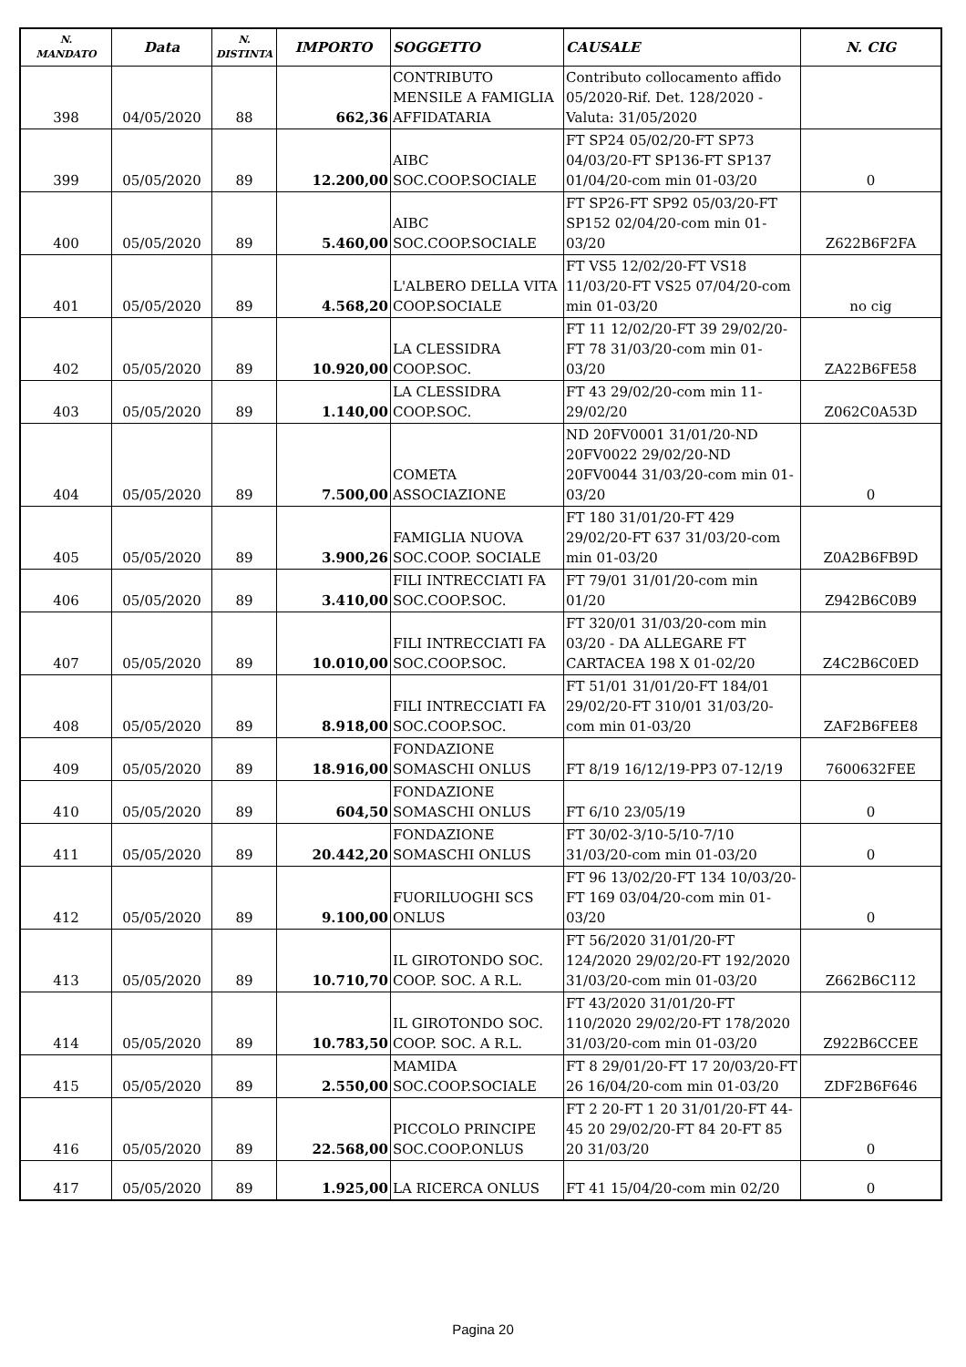| N. MANDATO | Data | N. DISTINTA | IMPORTO | SOGGETTO | CAUSALE | N. CIG |
| --- | --- | --- | --- | --- | --- | --- |
| 398 | 04/05/2020 | 88 | 662,36 | CONTRIBUTO MENSILE A FAMIGLIA AFFIDATARIA | Contributo collocamento affido 05/2020-Rif. Det. 128/2020 - Valuta: 31/05/2020 | |
| 399 | 05/05/2020 | 89 | 12.200,00 | AIBC SOC.COOP.SOCIALE | FT SP24 05/02/20-FT SP73 04/03/20-FT SP136-FT SP137 01/04/20-com min 01-03/20 | 0 |
| 400 | 05/05/2020 | 89 | 5.460,00 | AIBC SOC.COOP.SOCIALE | FT SP26-FT SP92 05/03/20-FT SP152 02/04/20-com min 01-03/20 | Z622B6F2FA |
| 401 | 05/05/2020 | 89 | 4.568,20 | L'ALBERO DELLA VITA COOP.SOCIALE | FT VS5 12/02/20-FT VS18 11/03/20-FT VS25 07/04/20-com min 01-03/20 | no cig |
| 402 | 05/05/2020 | 89 | 10.920,00 | LA CLESSIDRA COOP.SOC. | FT 11 12/02/20-FT 39 29/02/20-FT 78 31/03/20-com min 01-03/20 | ZA22B6FE58 |
| 403 | 05/05/2020 | 89 | 1.140,00 | LA CLESSIDRA COOP.SOC. | FT 43 29/02/20-com min 11-29/02/20 | Z062C0A53D |
| 404 | 05/05/2020 | 89 | 7.500,00 | COMETA ASSOCIAZIONE | ND 20FV0001 31/01/20-ND 20FV0022 29/02/20-ND 20FV0044 31/03/20-com min 01-03/20 | 0 |
| 405 | 05/05/2020 | 89 | 3.900,26 | FAMIGLIA NUOVA SOC.COOP. SOCIALE | FT 180 31/01/20-FT 429 29/02/20-FT 637 31/03/20-com min 01-03/20 | Z0A2B6FB9D |
| 406 | 05/05/2020 | 89 | 3.410,00 | FILI INTRECCIATI FA SOC.COOP.SOC. | FT 79/01 31/01/20-com min 01/20 | Z942B6C0B9 |
| 407 | 05/05/2020 | 89 | 10.010,00 | FILI INTRECCIATI FA SOC.COOP.SOC. | FT 320/01 31/03/20-com min 03/20 - DA ALLEGARE FT CARTACEA 198 X 01-02/20 | Z4C2B6C0ED |
| 408 | 05/05/2020 | 89 | 8.918,00 | FILI INTRECCIATI FA SOC.COOP.SOC. | FT 51/01 31/01/20-FT 184/01 29/02/20-FT 310/01 31/03/20-com min 01-03/20 | ZAF2B6FEE8 |
| 409 | 05/05/2020 | 89 | 18.916,00 | FONDAZIONE SOMASCHI ONLUS | FT 8/19 16/12/19-PP3 07-12/19 | 7600632FEE |
| 410 | 05/05/2020 | 89 | 604,50 | FONDAZIONE SOMASCHI ONLUS | FT 6/10 23/05/19 | 0 |
| 411 | 05/05/2020 | 89 | 20.442,20 | FONDAZIONE SOMASCHI ONLUS | FT 30/02-3/10-5/10-7/10 31/03/20-com min 01-03/20 | 0 |
| 412 | 05/05/2020 | 89 | 9.100,00 | FUORILUOGHI SCS ONLUS | FT 96 13/02/20-FT 134 10/03/20-FT 169 03/04/20-com min 01-03/20 | 0 |
| 413 | 05/05/2020 | 89 | 10.710,70 | IL GIROTONDO SOC. COOP. SOC. A R.L. | FT 56/2020 31/01/20-FT 124/2020 29/02/20-FT 192/2020 31/03/20-com min 01-03/20 | Z662B6C112 |
| 414 | 05/05/2020 | 89 | 10.783,50 | IL GIROTONDO SOC. COOP. SOC. A R.L. | FT 43/2020 31/01/20-FT 110/2020 29/02/20-FT 178/2020 31/03/20-com min 01-03/20 | Z922B6CCEE |
| 415 | 05/05/2020 | 89 | 2.550,00 | MAMIDA SOC.COOP.SOCIALE | FT 8 29/01/20-FT 17 20/03/20-FT 26 16/04/20-com min 01-03/20 | ZDF2B6F646 |
| 416 | 05/05/2020 | 89 | 22.568,00 | PICCOLO PRINCIPE SOC.COOP.ONLUS | FT 2 20-FT 1 20 31/01/20-FT 44-45 20 29/02/20-FT 84 20-FT 85 20 31/03/20 | 0 |
| 417 | 05/05/2020 | 89 | 1.925,00 | LA RICERCA ONLUS | FT 41 15/04/20-com min 02/20 | 0 |
Pagina 20